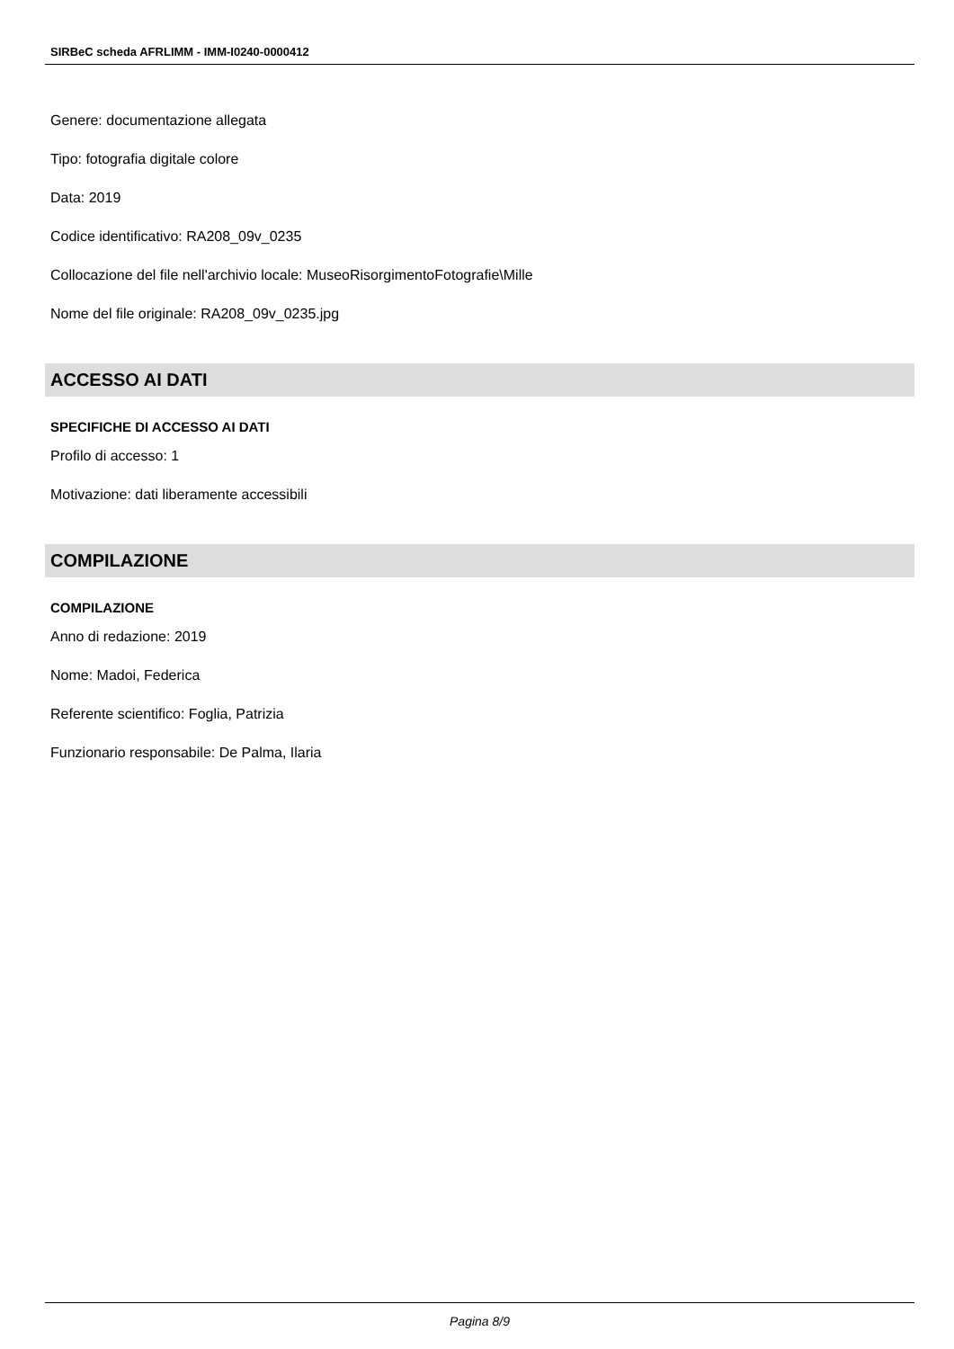SIRBeC scheda AFRLIMM - IMM-I0240-0000412
Genere: documentazione allegata
Tipo: fotografia digitale colore
Data: 2019
Codice identificativo: RA208_09v_0235
Collocazione del file nell'archivio locale: MuseoRisorgimentoFotografie\Mille
Nome del file originale: RA208_09v_0235.jpg
ACCESSO AI DATI
SPECIFICHE DI ACCESSO AI DATI
Profilo di accesso: 1
Motivazione: dati liberamente accessibili
COMPILAZIONE
COMPILAZIONE
Anno di redazione: 2019
Nome: Madoi, Federica
Referente scientifico: Foglia, Patrizia
Funzionario responsabile: De Palma, Ilaria
Pagina 8/9